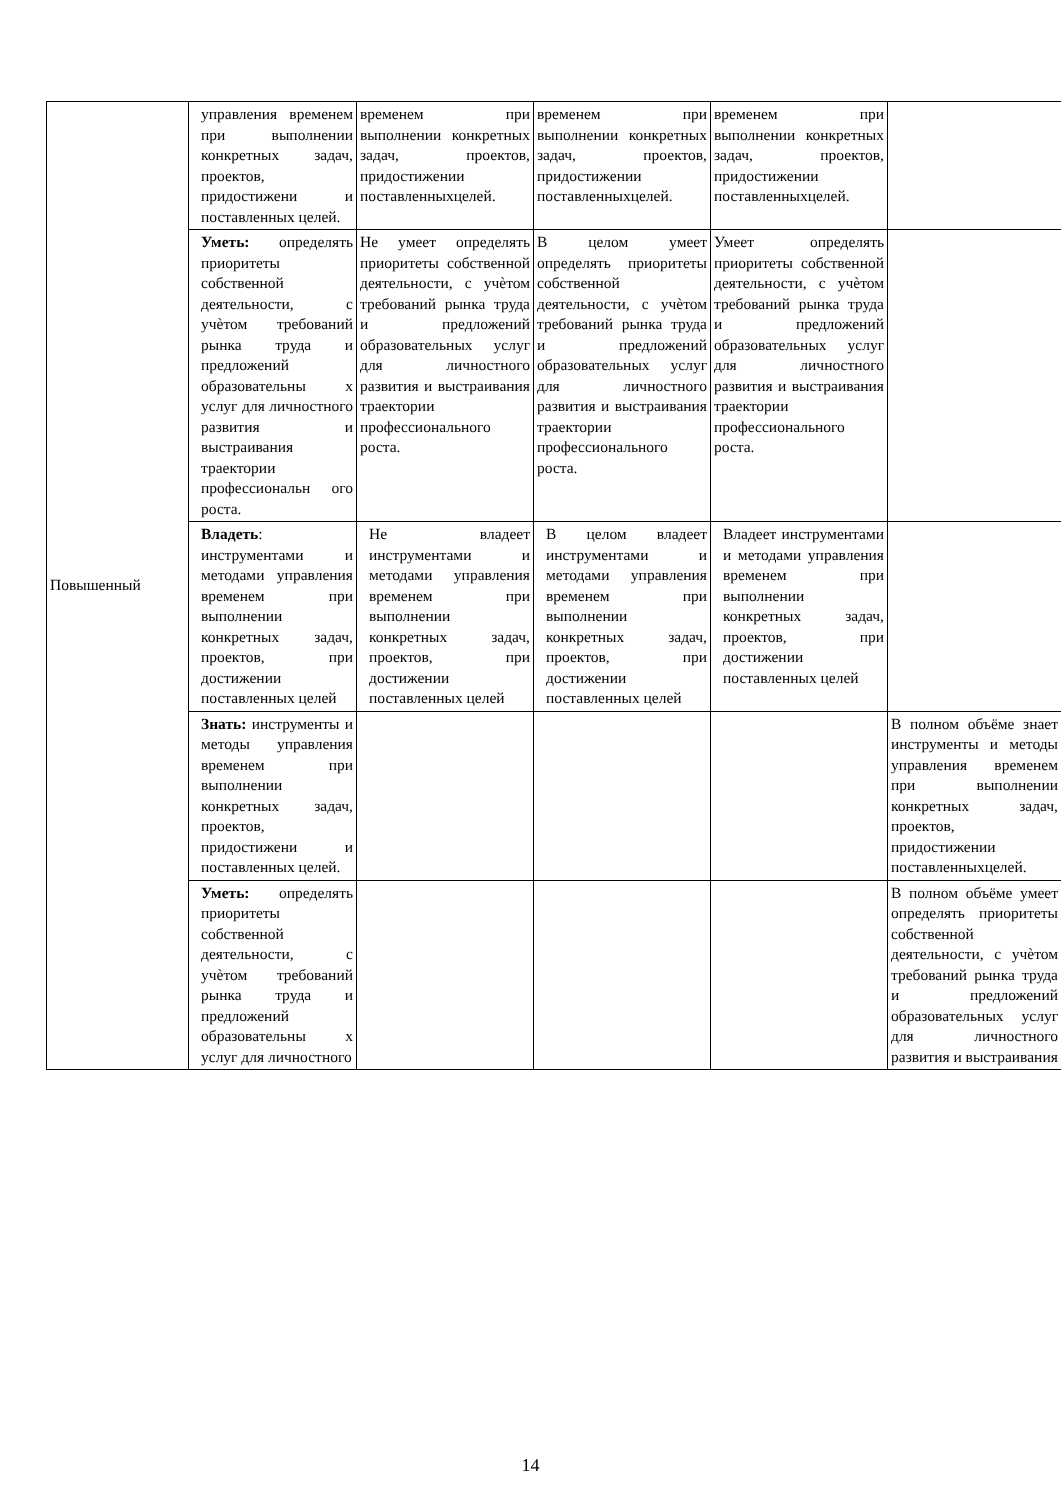| Повышенный | управления временем при выполнении конкретных задач, проектов, придостижени и поставленных целей. | временем при выполнении конкретных задач, проектов, придостижении поставленныхцелей. | временем при выполнении конкретных задач, проектов, придостижении поставленныхцелей. | временем при выполнении конкретных задач, проектов, придостижении поставленныхцелей. | |
| | Уметь: определять приоритеты собственной деятельности, с учѐтом требований рынка труда и предложений образовательны х услуг для личностного развития и выстраивания траектории профессиональн ого роста. | Не умеет определять приоритеты собственной деятельности, с учѐтом требований рынка труда и предложений образовательных услуг для личностного развития и выстраивания траектории профессионального роста. | В целом умеет определять приоритеты собственной деятельности, с учѐтом требований рынка труда и предложений образовательных услуг для личностного развития и выстраивания траектории профессионального роста. | Умеет определять приоритеты собственной деятельности, с учѐтом требований рынка труда и предложений образовательных услуг для личностного развития и выстраивания траектории профессионального роста. | |
| | Владеть : инструментами и методами управления временем при выполнении конкретных задач, проектов, при достижении поставленных целей | Не владеет инструментами и методами управления временем при выполнении конкретных задач, проектов, при достижении поставленных целей | В целом владеет инструментами и методами управления временем при выполнении конкретных задач, проектов, при достижении поставленных целей | Владеет инструментами и методами управления временем при выполнении конкретных задач, проектов, при достижении поставленных целей | |
| | Знать: инструменты и методы управления временем при выполнении конкретных задач, проектов, придостижени и поставленных целей. | | | | В полном объёме знает инструменты и методы управления временем при выполнении конкретных задач, проектов, придостижении поставленныхцелей. |
| | Уметь: определять приоритеты собственной деятельности, с учѐтом требований рынка труда и предложений образовательны х услуг для личностного | | | | В полном объёме умеет определять приоритеты собственной деятельности, с учѐтом требований рынка труда и предложений образовательных услуг для личностного развития и выстраивания |
14